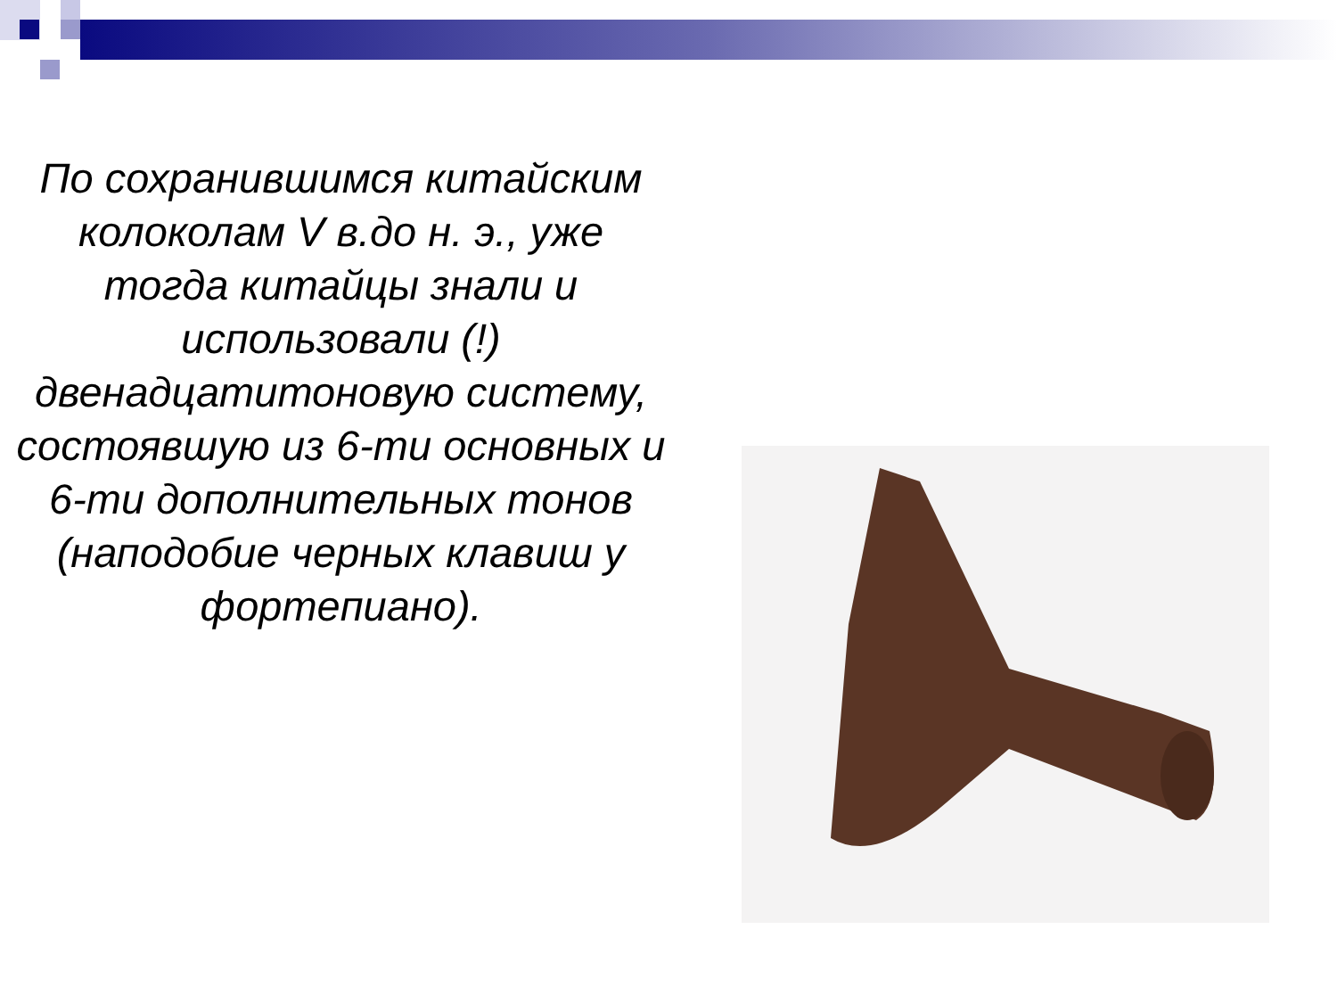По сохранившимся китайским колоколам V в.до н. э., уже тогда китайцы знали и использовали (!) двенадцатитоновую систему, состоявшую из 6-ти основных и 6-ти дополнительных тонов (наподобие черных клавиш у фортепиано).